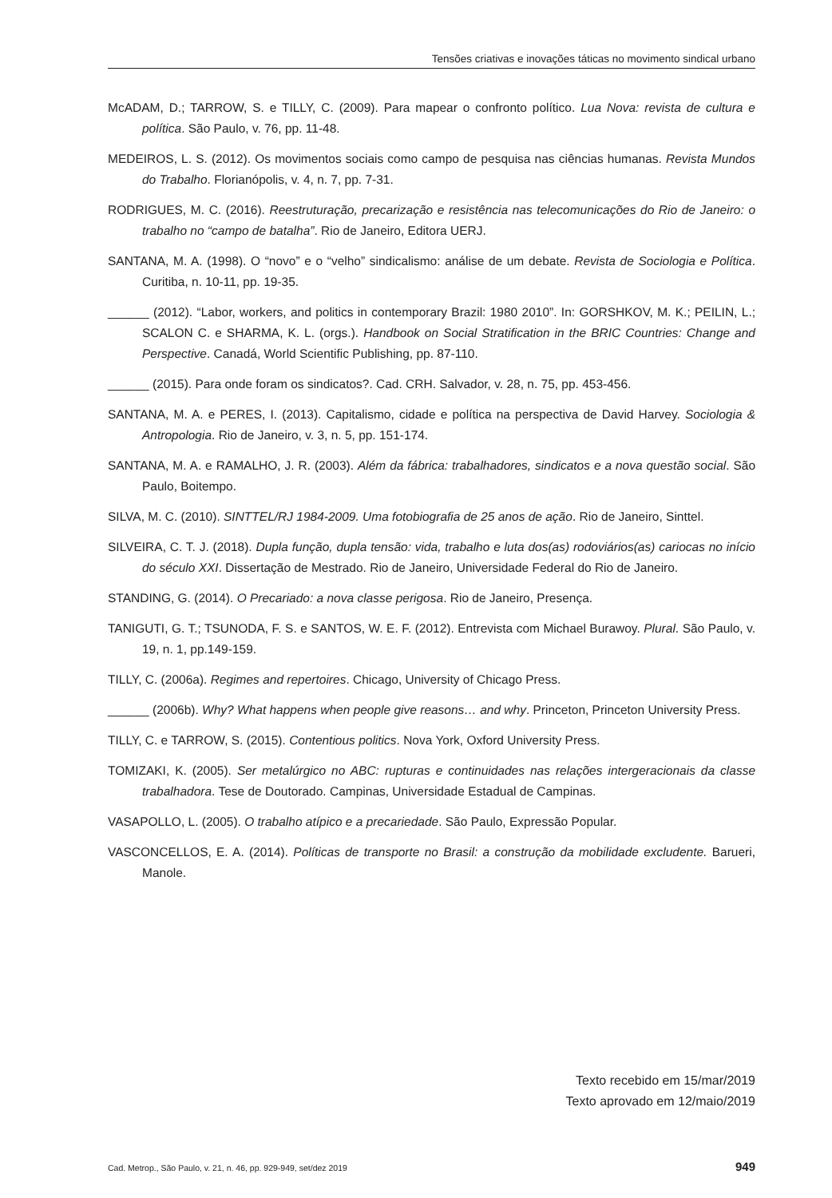Tensões criativas e inovações táticas no movimento sindical urbano
McADAM, D.; TARROW, S. e TILLY, C. (2009). Para mapear o confronto político. Lua Nova: revista de cultura e política. São Paulo, v. 76, pp. 11-48.
MEDEIROS, L. S. (2012). Os movimentos sociais como campo de pesquisa nas ciências humanas. Revista Mundos do Trabalho. Florianópolis, v. 4, n. 7, pp. 7-31.
RODRIGUES, M. C. (2016). Reestruturação, precarização e resistência nas telecomunicações do Rio de Janeiro: o trabalho no “campo de batalha”. Rio de Janeiro, Editora UERJ.
SANTANA, M. A. (1998). O “novo” e o “velho” sindicalismo: análise de um debate. Revista de Sociologia e Política. Curitiba, n. 10-11, pp. 19-35.
______ (2012). “Labor, workers, and politics in contemporary Brazil: 1980 2010”. In: GORSHKOV, M. K.; PEILIN, L.; SCALON C. e SHARMA, K. L. (orgs.). Handbook on Social Stratification in the BRIC Countries: Change and Perspective. Canadá, World Scientific Publishing, pp. 87-110.
______ (2015). Para onde foram os sindicatos?. Cad. CRH. Salvador, v. 28, n. 75, pp. 453-456.
SANTANA, M. A. e PERES, I. (2013). Capitalismo, cidade e política na perspectiva de David Harvey. Sociologia & Antropologia. Rio de Janeiro, v. 3, n. 5, pp. 151-174.
SANTANA, M. A. e RAMALHO, J. R. (2003). Além da fábrica: trabalhadores, sindicatos e a nova questão social. São Paulo, Boitempo.
SILVA, M. C. (2010). SINTTEL/RJ 1984-2009. Uma fotobiografia de 25 anos de ação. Rio de Janeiro, Sinttel.
SILVEIRA, C. T. J. (2018). Dupla função, dupla tensão: vida, trabalho e luta dos(as) rodoviários(as) cariocas no início do século XXI. Dissertação de Mestrado. Rio de Janeiro, Universidade Federal do Rio de Janeiro.
STANDING, G. (2014). O Precariado: a nova classe perigosa. Rio de Janeiro, Presença.
TANIGUTI, G. T.; TSUNODA, F. S. e SANTOS, W. E. F. (2012). Entrevista com Michael Burawoy. Plural. São Paulo, v. 19, n. 1, pp.149-159.
TILLY, C. (2006a). Regimes and repertoires. Chicago, University of Chicago Press.
______ (2006b). Why? What happens when people give reasons… and why. Princeton, Princeton University Press.
TILLY, C. e TARROW, S. (2015). Contentious politics. Nova York, Oxford University Press.
TOMIZAKI, K. (2005). Ser metalúrgico no ABC: rupturas e continuidades nas relações intergeracionais da classe trabalhadora. Tese de Doutorado. Campinas, Universidade Estadual de Campinas.
VASAPOLLO, L. (2005). O trabalho atípico e a precariedade. São Paulo, Expressão Popular.
VASCONCELLOS, E. A. (2014). Políticas de transporte no Brasil: a construção da mobilidade excludente. Barueri, Manole.
Texto recebido em 15/mar/2019
Texto aprovado em 12/maio/2019
Cad. Metrop., São Paulo, v. 21, n. 46, pp. 929-949, set/dez 2019 949